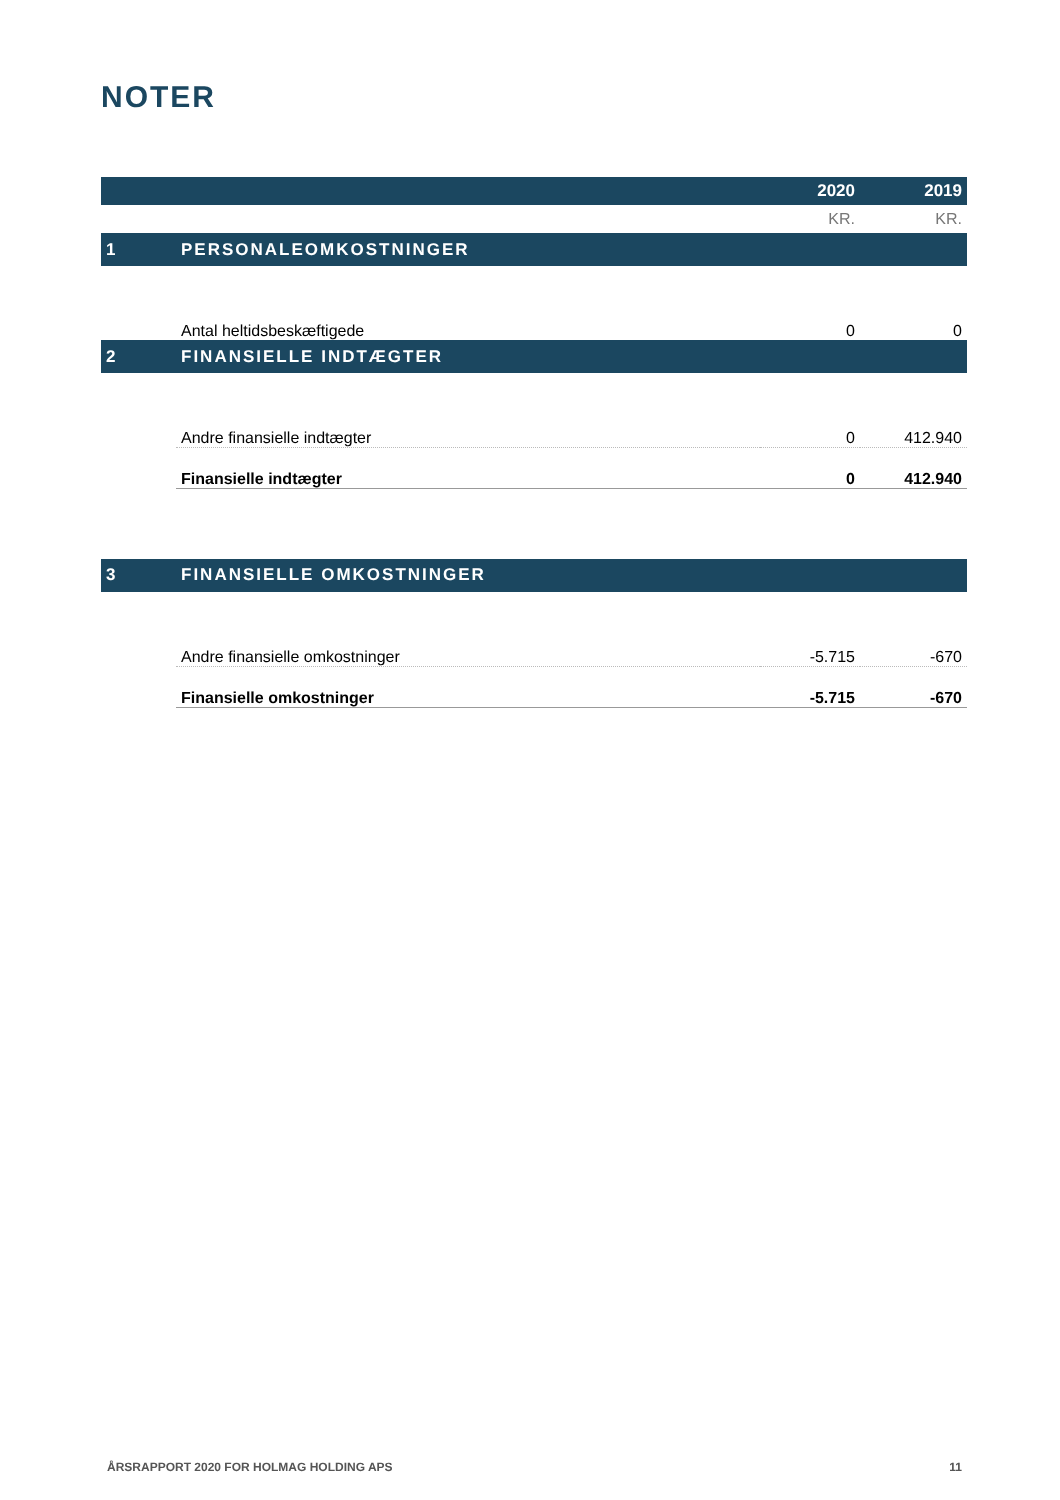NOTER
| | | 2020 | 2019 |
| --- | --- | --- | --- |
| | | KR. | KR. |
| 1 | PERSONALEOMKOSTNINGER | | |
| | Antal heltidsbeskæftigede | 0 | 0 |
| 2 | FINANSIELLE INDTÆGTER | | |
| | Andre finansielle indtægter | 0 | 412.940 |
| | Finansielle indtægter | 0 | 412.940 |
| 3 | FINANSIELLE OMKOSTNINGER | | |
| | Andre finansielle omkostninger | -5.715 | -670 |
| | Finansielle omkostninger | -5.715 | -670 |
ÅRSRAPPORT 2020 FOR HOLMAG HOLDING APS 11